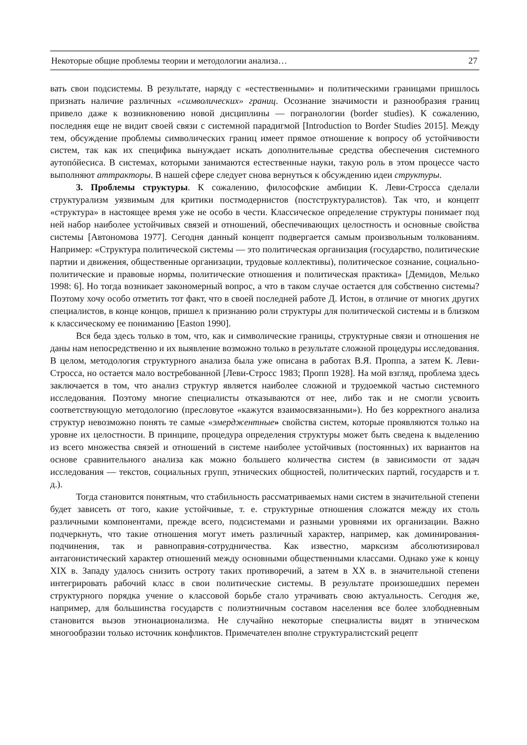Некоторые общие проблемы теории и методологии анализа… 27
вать свои подсистемы. В результате, наряду с «естественными» и политическими границами пришлось признать наличие различных «символических» границ. Осознание значимости и разнообразия границ привело даже к возникновению новой дисциплины — погранологии (border studies). К сожалению, последняя еще не видит своей связи с системной парадигмой [Introduction to Border Studies 2015]. Между тем, обсуждение проблемы символических границ имеет прямое отношение к вопросу об устойчивости систем, так как их специфика вынуждает искать дополнительные средства обеспечения системного аутопóйесиса. В системах, которыми занимаются естественные науки, такую роль в этом процессе часто выполняют аттракторы. В нашей сфере следует снова вернуться к обсуждению идеи структуры.
3. Проблемы структуры. К сожалению, философские амбиции К. Леви-Стросса сделали структурализм уязвимым для критики постмодернистов (постструктуралистов). Так что, и концепт «структура» в настоящее время уже не особо в чести. Классическое определение структуры понимает под ней набор наиболее устойчивых связей и отношений, обеспечивающих целостность и основные свойства системы [Автономова 1977]. Сегодня данный концепт подвергается самым произвольным толкованиям. Например: «Структура политической системы — это политическая организация (государство, политические партии и движения, общественные организации, трудовые коллективы), политическое сознание, социально-политические и правовые нормы, политические отношения и политическая практика» [Демидов, Мелько 1998: 6]. Но тогда возникает закономерный вопрос, а что в таком случае остается для собственно системы? Поэтому хочу особо отметить тот факт, что в своей последней работе Д. Истон, в отличие от многих других специалистов, в конце концов, пришел к признанию роли структуры для политической системы и в близком к классическому ее пониманию [Easton 1990].
Вся беда здесь только в том, что, как и символические границы, структурные связи и отношения не даны нам непосредственно и их выявление возможно только в результате сложной процедуры исследования. В целом, методология структурного анализа была уже описана в работах В.Я. Проппа, а затем К. Леви-Стросса, но остается мало востребованной [Леви-Стросс 1983; Пропп 1928]. На мой взгляд, проблема здесь заключается в том, что анализ структур является наиболее сложной и трудоемкой частью системного исследования. Поэтому многие специалисты отказываются от нее, либо так и не смогли усвоить соответствующую методологию (пресловутое «кажутся взаимосвязанными»). Но без корректного анализа структур невозможно понять те самые «эмерджентные» свойства систем, которые проявляются только на уровне их целостности. В принципе, процедура определения структуры может быть сведена к выделению из всего множества связей и отношений в системе наиболее устойчивых (постоянных) их вариантов на основе сравнительного анализа как можно большего количества систем (в зависимости от задач исследования — текстов, социальных групп, этнических общностей, политических партий, государств и т. д.).
Тогда становится понятным, что стабильность рассматриваемых нами систем в значительной степени будет зависеть от того, какие устойчивые, т. е. структурные отношения сложатся между их столь различными компонентами, прежде всего, подсистемами и разными уровнями их организации. Важно подчеркнуть, что такие отношения могут иметь различный характер, например, как доминирования-подчинения, так и равноправия-сотрудничества. Как известно, марксизм абсолютизировал антагонистический характер отношений между основными общественными классами. Однако уже к концу XIX в. Западу удалось снизить остроту таких противоречий, а затем в XX в. в значительной степени интегрировать рабочий класс в свои политические системы. В результате произошедших перемен структурного порядка учение о классовой борьбе стало утрачивать свою актуальность. Сегодня же, например, для большинства государств с полиэтничным составом населения все более злободневным становится вызов этнонационализма. Не случайно некоторые специалисты видят в этническом многообразии только источник конфликтов. Примечателен вполне структуралистский рецепт